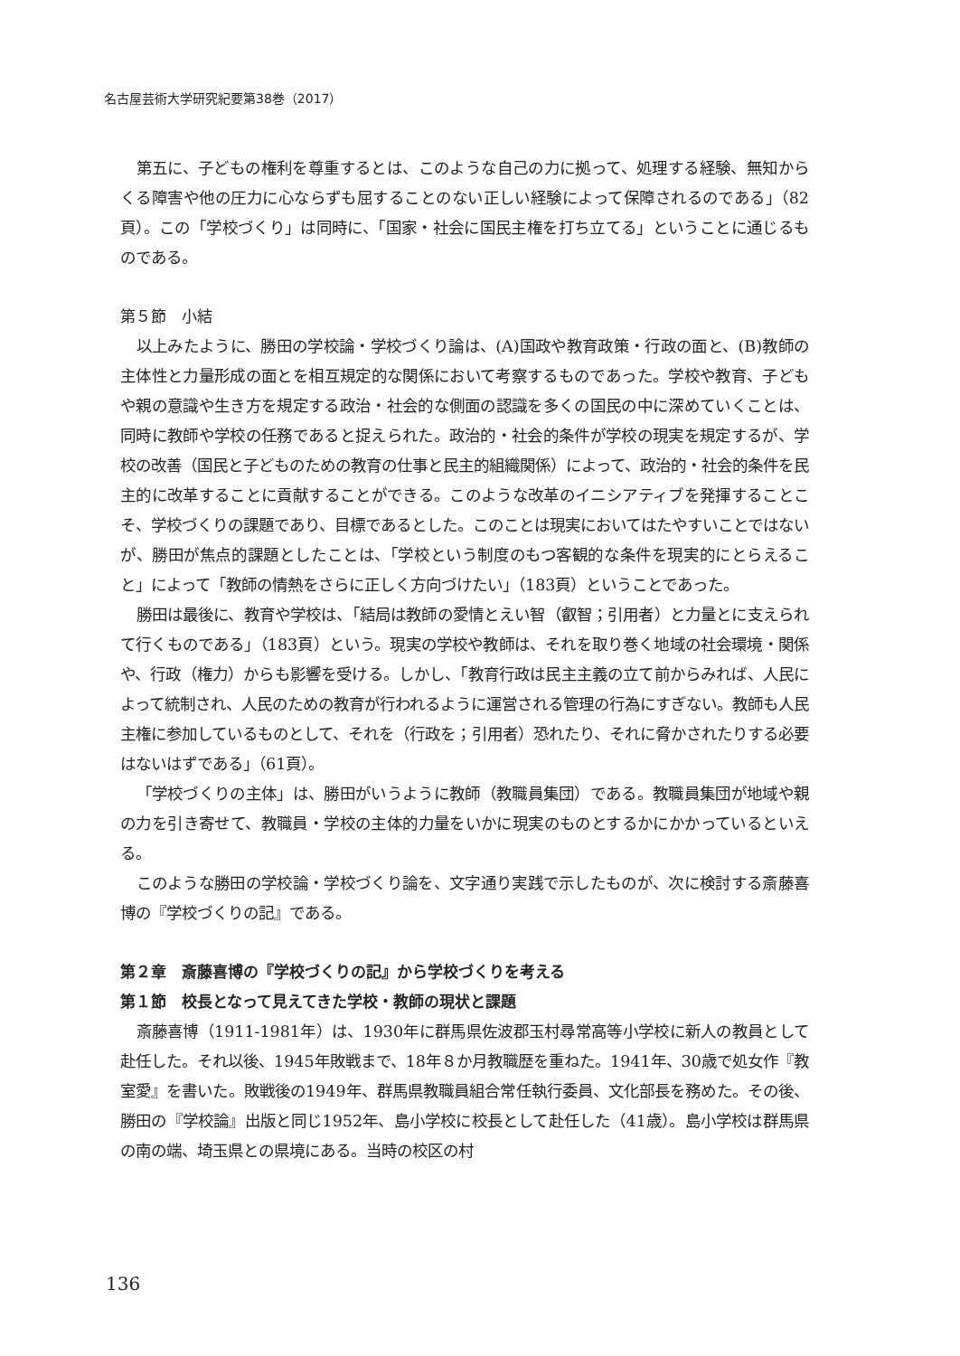名古屋芸術大学研究紀要第38巻（2017）
第五に、子どもの権利を尊重するとは、このような自己の力に拠って、処理する経験、無知からくる障害や他の圧力に心ならずも屈することのない正しい経験によって保障されるのである」（82頁）。この「学校づくり」は同時に、「国家・社会に国民主権を打ち立てる」ということに通じるものである。
第５節　小結
以上みたように、勝田の学校論・学校づくり論は、(A)国政や教育政策・行政の面と、(B)教師の主体性と力量形成の面とを相互規定的な関係において考察するものであった。学校や教育、子どもや親の意識や生き方を規定する政治・社会的な側面の認識を多くの国民の中に深めていくことは、同時に教師や学校の任務であると捉えられた。政治的・社会的条件が学校の現実を規定するが、学校の改善（国民と子どものための教育の仕事と民主的組織関係）によって、政治的・社会的条件を民主的に改革することに貢献することができる。このような改革のイニシアティブを発揮することこそ、学校づくりの課題であり、目標であるとした。このことは現実においてはたやすいことではないが、勝田が焦点的課題としたことは、「学校という制度のもつ客観的な条件を現実的にとらえること」によって「教師の情熱をさらに正しく方向づけたい」（183頁）ということであった。
勝田は最後に、教育や学校は、「結局は教師の愛情とえい智（叡智；引用者）と力量とに支えられて行くものである」（183頁）という。現実の学校や教師は、それを取り巻く地域の社会環境・関係や、行政（権力）からも影響を受ける。しかし、「教育行政は民主主義の立て前からみれば、人民によって統制され、人民のための教育が行われるように運営される管理の行為にすぎない。教師も人民主権に参加しているものとして、それを（行政を；引用者）恐れたり、それに脅かされたりする必要はないはずである」（61頁）。
「学校づくりの主体」は、勝田がいうように教師（教職員集団）である。教職員集団が地域や親の力を引き寄せて、教職員・学校の主体的力量をいかに現実のものとするかにかかっているといえる。
このような勝田の学校論・学校づくり論を、文字通り実践で示したものが、次に検討する斎藤喜博の『学校づくりの記』である。
第２章　斎藤喜博の『学校づくりの記』から学校づくりを考える
第１節　校長となって見えてきた学校・教師の現状と課題
斎藤喜博（1911-1981年）は、1930年に群馬県佐波郡玉村尋常高等小学校に新人の教員として赴任した。それ以後、1945年敗戦まで、18年８か月教職歴を重ねた。1941年、30歳で処女作『教室愛』を書いた。敗戦後の1949年、群馬県教職員組合常任執行委員、文化部長を務めた。その後、勝田の『学校論』出版と同じ1952年、島小学校に校長として赴任した（41歳）。島小学校は群馬県の南の端、埼玉県との県境にある。当時の校区の村
136